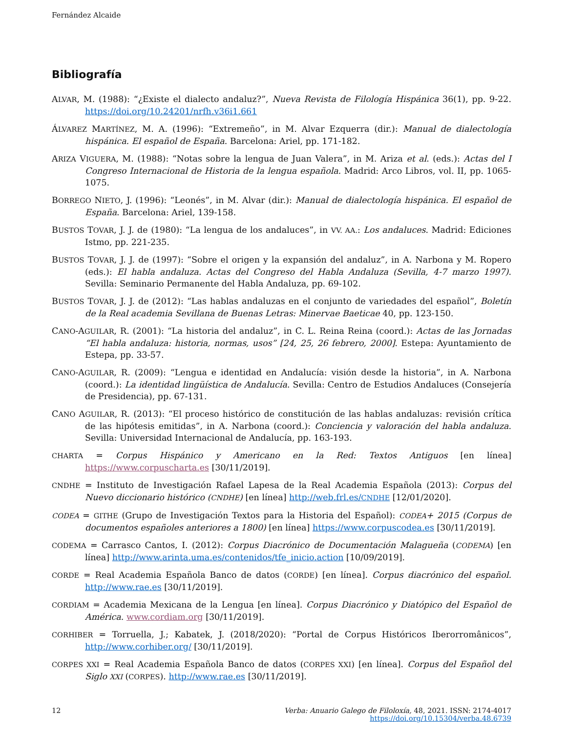Fernández Alcaide
Bibliografía
ALVAR, M. (1988): “¿Existe el dialecto andaluz?”, Nueva Revista de Filología Hispánica 36(1), pp. 9-22. https://doi.org/10.24201/nrfh.v36i1.661
ÁLVAREZ MARTÍNEZ, M. A. (1996): “Extremeño”, in M. Alvar Ezquerra (dir.): Manual de dialectología hispánica. El español de España. Barcelona: Ariel, pp. 171-182.
ARIZA VIGUERA, M. (1988): “Notas sobre la lengua de Juan Valera”, in M. Ariza et al. (eds.): Actas del I Congreso Internacional de Historia de la lengua española. Madrid: Arco Libros, vol. II, pp. 1065-1075.
BORREGO NIETO, J. (1996): “Leonés”, in M. Alvar (dir.): Manual de dialectología hispánica. El español de España. Barcelona: Ariel, 139-158.
BUSTOS TOVAR, J. J. de (1980): “La lengua de los andaluces”, in VV. AA.: Los andaluces. Madrid: Ediciones Istmo, pp. 221-235.
BUSTOS TOVAR, J. J. de (1997): “Sobre el origen y la expansión del andaluz”, in A. Narbona y M. Ropero (eds.): El habla andaluza. Actas del Congreso del Habla Andaluza (Sevilla, 4-7 marzo 1997). Sevilla: Seminario Permanente del Habla Andaluza, pp. 69-102.
BUSTOS TOVAR, J. J. de (2012): “Las hablas andaluzas en el conjunto de variedades del español”, Boletín de la Real academia Sevillana de Buenas Letras: Minervae Baeticae 40, pp. 123-150.
CANO-AGUILAR, R. (2001): “La historia del andaluz”, in C. L. Reina Reina (coord.): Actas de las Jornadas “El habla andaluza: historia, normas, usos” [24, 25, 26 febrero, 2000]. Estepa: Ayuntamiento de Estepa, pp. 33-57.
CANO-AGUILAR, R. (2009): “Lengua e identidad en Andalucía: visión desde la historia”, in A. Narbona (coord.): La identidad lingüística de Andalucía. Sevilla: Centro de Estudios Andaluces (Consejería de Presidencia), pp. 67-131.
CANO AGUILAR, R. (2013): “El proceso histórico de constitución de las hablas andaluzas: revisión crítica de las hipótesis emitidas”, in A. Narbona (coord.): Conciencia y valoración del habla andaluza. Sevilla: Universidad Internacional de Andalucía, pp. 163-193.
CHARTA = Corpus Hispánico y Americano en la Red: Textos Antiguos [en línea] https://www.corpuscharta.es [30/11/2019].
CNDHE = Instituto de Investigación Rafael Lapesa de la Real Academia Española (2013): Corpus del Nuevo diccionario histórico (CNDHE) [en línea] http://web.frl.es/CNDHE [12/01/2020].
CODEA = GITHE (Grupo de Investigación Textos para la Historia del Español): CODEA+ 2015 (Corpus de documentos españoles anteriores a 1800) [en línea] https://www.corpuscodea.es [30/11/2019].
CODEMA = Carrasco Cantos, I. (2012): Corpus Diacrónico de Documentación Malagueña (CODEMA) [en línea] http://www.arinta.uma.es/contenidos/tfe_inicio.action [10/09/2019].
CORDE = Real Academia Española Banco de datos (CORDE) [en línea]. Corpus diacrónico del español. http://www.rae.es [30/11/2019].
CORDIAM = Academia Mexicana de la Lengua [en línea]. Corpus Diacrónico y Diatópico del Español de América. www.cordiam.org [30/11/2019].
CORHIBER = Torruella, J.; Kabatek, J. (2018/2020): “Portal de Corpus Históricos Iberorromânicos”, http://www.corhiber.org/ [30/11/2019].
CORPES XXI = Real Academia Española Banco de datos (CORPES XXI) [en línea]. Corpus del Español del Siglo XXI (CORPES). http://www.rae.es [30/11/2019].
12 Verba: Anuario Galego de Filoloxía, 48, 2021. ISSN: 2174-4017
https://doi.org/10.15304/verba.48.6739